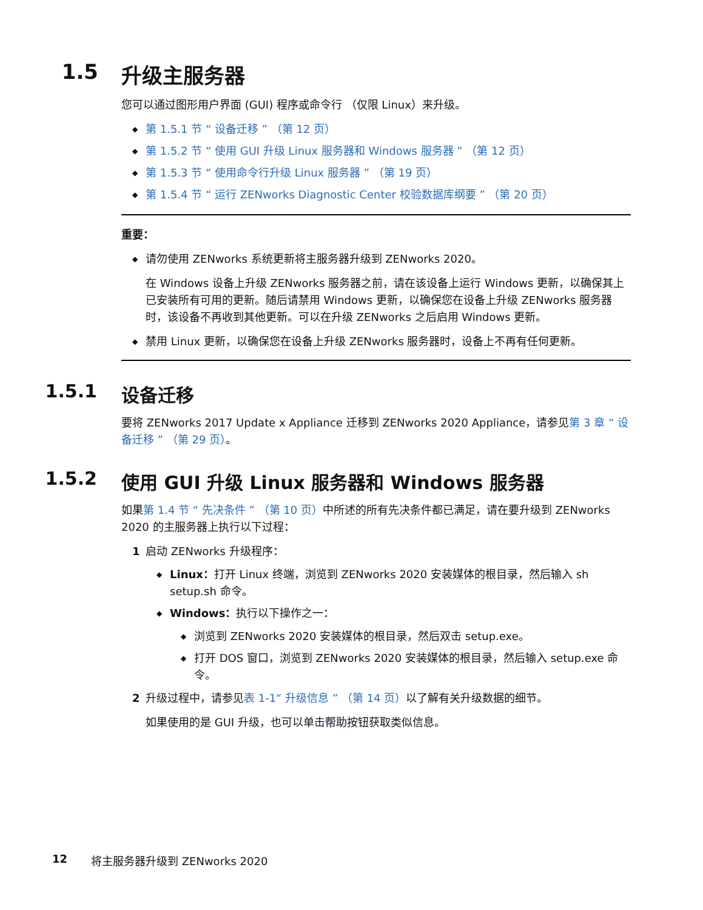1.5 升级主服务器
您可以通过图形用户界面 (GUI) 程序或命令行 （仅限 Linux）来升级。
◆ 第 1.5.1 节 “ 设备迁移 ” （第 12 页）
◆ 第 1.5.2 节 “ 使用 GUI 升级 Linux 服务器和 Windows 服务器 ” （第 12 页）
◆ 第 1.5.3 节 “ 使用命令行升级 Linux 服务器 ” （第 19 页）
◆ 第 1.5.4 节 “ 运行 ZENworks Diagnostic Center 校验数据库纲要 ” （第 20 页）
重要：
◆ 请勿使用 ZENworks 系统更新将主服务器升级到 ZENworks 2020。
在 Windows 设备上升级 ZENworks 服务器之前，请在该设备上运行 Windows 更新，以确保其上已安装所有可用的更新。随后请禁用 Windows 更新，以确保您在设备上升级 ZENworks 服务器时，该设备不再收到其他更新。可以在升级 ZENworks 之后启用 Windows 更新。
◆ 禁用 Linux 更新，以确保您在设备上升级 ZENworks 服务器时，设备上不再有任何更新。
1.5.1 设备迁移
要将 ZENworks 2017 Update x Appliance 迁移到 ZENworks 2020 Appliance，请参见第 3 章 “ 设备迁移 ” （第 29 页）。
1.5.2 使用 GUI 升级 Linux 服务器和 Windows 服务器
如果第 1.4 节 “ 先决条件 ” （第 10 页）中所述的所有先决条件都已满足，请在要升级到 ZENworks 2020 的主服务器上执行以下过程：
1 启动 ZENworks 升级程序：
◆ Linux：打开 Linux 终端，浏览到 ZENworks 2020 安装媒体的根目录，然后输入 sh setup.sh 命令。
◆ Windows：执行以下操作之一：
◆ 浏览到 ZENworks 2020 安装媒体的根目录，然后双击 setup.exe。
◆ 打开 DOS 窗口，浏览到 ZENworks 2020 安装媒体的根目录，然后输入 setup.exe 命令。
2 升级过程中，请参见表 1-1“ 升级信息 ” （第 14 页）以了解有关升级数据的细节。
如果使用的是 GUI 升级，也可以单击帮助按钮获取类似信息。
12 将主服务器升级到 ZENworks 2020